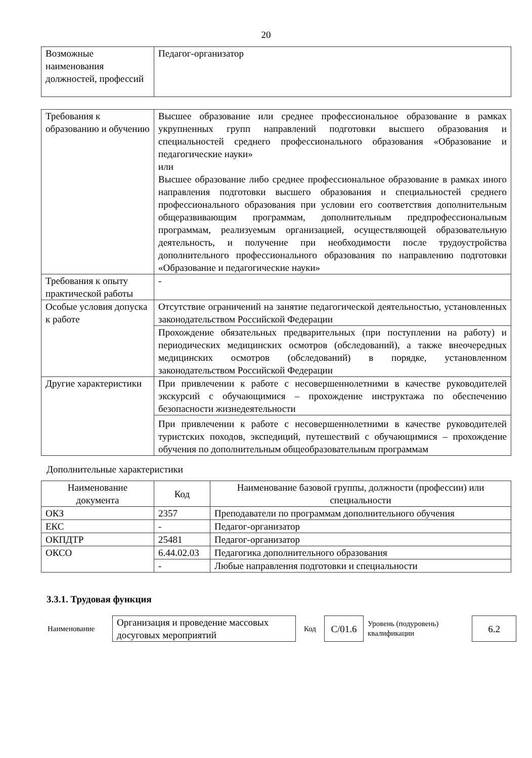20
| Возможные наименования должностей, профессий | Педагог-организатор |
| Требования к образованию и обучению | Высшее образование или среднее профессиональное образование в рамках укрупненных групп направлений подготовки высшего образования и специальностей среднего профессионального образования «Образование и педагогические науки» или Высшее образование либо среднее профессиональное образование в рамках иного направления подготовки высшего образования и специальностей среднего профессионального образования при условии его соответствия дополнительным общеразвивающим программам, дополнительным предпрофессиональным программам, реализуемым организацией, осуществляющей образовательную деятельность, и получение при необходимости после трудоустройства дополнительного профессионального образования по направлению подготовки «Образование и педагогические науки» |
| Требования к опыту практической работы | - |
| Особые условия допуска к работе | Отсутствие ограничений на занятие педагогической деятельностью, установленных законодательством Российской Федерации |
| | Прохождение обязательных предварительных (при поступлении на работу) и периодических медицинских осмотров (обследований), а также внеочередных медицинских осмотров (обследований) в порядке, установленном законодательством Российской Федерации |
| Другие характеристики | При привлечении к работе с несовершеннолетними в качестве руководителей экскурсий с обучающимися – прохождение инструктажа по обеспечению безопасности жизнедеятельности |
| | При привлечении к работе с несовершеннолетними в качестве руководителей туристских походов, экспедиций, путешествий с обучающимися – прохождение обучения по дополнительным общеобразовательным программам |
Дополнительные характеристики
| Наименование документа | Код | Наименование базовой группы, должности (профессии) или специальности |
| --- | --- | --- |
| ОКЗ | 2357 | Преподаватели по программам дополнительного обучения |
| ЕКС | - | Педагог-организатор |
| ОКПДТР | 25481 | Педагог-организатор |
| ОКСО | 6.44.02.03 | Педагогика дополнительного образования |
| | - | Любые направления подготовки и специальности |
3.3.1. Трудовая функция
| Наименование | Организация и проведение массовых досуговых мероприятий | Код | C/01.6 | Уровень (подуровень) квалификации | 6.2 |